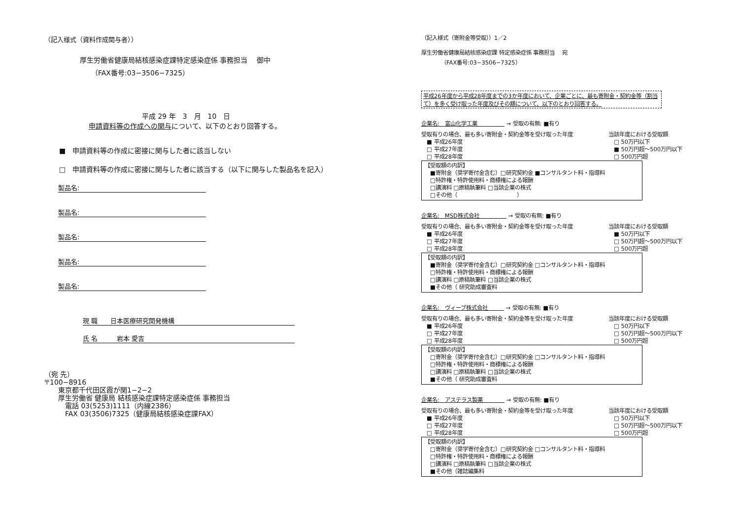（記入様式（資料作成関与者））
厚生労働省健康局結核感染症課特定感染症係 事務担当　 御中
（FAX番号:03−3506−7325）
平成 29 年　3　月　10　日
申請資料等の作成への関与について、以下のとおり回答する。
■　申請資料等の作成に密接に関与した者に該当しない
□　申請資料等の作成に密接に関与した者に該当する（以下に関与した製品名を記入）
製品名:
製品名:
製品名:
製品名:
製品名:
現 職　　日本医療研究開発機構
氏 名　　　岩本 愛吉
（宛 先）
〒100−8916
　　東京都千代田区霞が関1−2−2
　　厚生労働省 健康局 結核感染症課特定感染症係 事務担当
　　　電話 03(5253)1111（内線2386）
　　　FAX 03(3506)7325（健康局結核感染症課FAX）
（記入様式（寄附金等受取））1／2
厚生労働省健康局結核感染症課 特定感染症係 事務担当　 宛
（FAX番号:03−3506−7325）
平成26年度から平成28年度までの3か年度において、企業ごとに、最も寄附金・契約金等（割当て）を多く受け取った年度及びその額について、以下のとおり回答する。
企業名:　富山化学工業　　　　　 → 受取の有無: ■有り
受取有りの場合、最も多い寄附金・契約金等を受け取った年度
　■ 平成26年度
　□ 平成27年度
　□ 平成28年度
当該年度における受取額
　□ 50万円以下
　■ 50万円超〜500万円以下
　□ 500万円超
【受取額の内訳】
　■寄附金（奨学寄付金含む）□研究契約金 ■コンサルタント料・指導料
　□特許権・特許使用料・商標権による報酬
　□講演料 □原稿執筆料 □当該企業の株式
　□その他（　　　　　　　　　　　）
企業名:　MSD株式会社　　　　　 → 受取の有無: ■有り
受取有りの場合、最も多い寄附金・契約金等を受け取った年度
　■ 平成26年度
　□ 平成27年度
　□ 平成28年度
当該年度における受取額
　■ 50万円以下
　□ 50万円超〜500万円以下
　□ 500万円超
【受取額の内訳】
　■寄附金（奨学寄付金含む）□研究契約金 □コンサルタント料・指導料
　□特許権・特許使用料・商標権による報酬
　□講演料 □原稿執筆料 □当該企業の株式
　■その他（ 研究助成審査料
企業名:　ヴィーブ株式会社　　　 → 受取の有無: ■有り
受取有りの場合、最も多い寄附金・契約金等を受け取った年度
　■ 平成26年度
　□ 平成27年度
　□ 平成28年度
当該年度における受取額
　□ 50万円以下
　□ 50万円超〜500万円以下
　□ 500万円超
【受取額の内訳】
　□寄附金（奨学寄付金含む）□研究契約金 □コンサルタント料・指導料
　□特許権・特許使用料・商標権による報酬
　□講演料 □原稿執筆料 □当該企業の株式
　■その他（ 研究助成審査料
企業名:　アステラス製薬　　　　 → 受取の有無: ■有り
受取有りの場合、最も多い寄附金・契約金等を受け取った年度
　■ 平成26年度
　□ 平成27年度
　□ 平成28年度
当該年度における受取額
　□ 50万円以下
　□ 50万円超〜500万円以下
　□ 500万円超
【受取額の内訳】
　□寄附金（奨学寄付金含む）□研究契約金 □コンサルタント料・指導料
　□特許権・特許使用料・商標権による報酬
　□講演料 □原稿執筆料 □当該企業の株式
　■その他（雑誌編集料